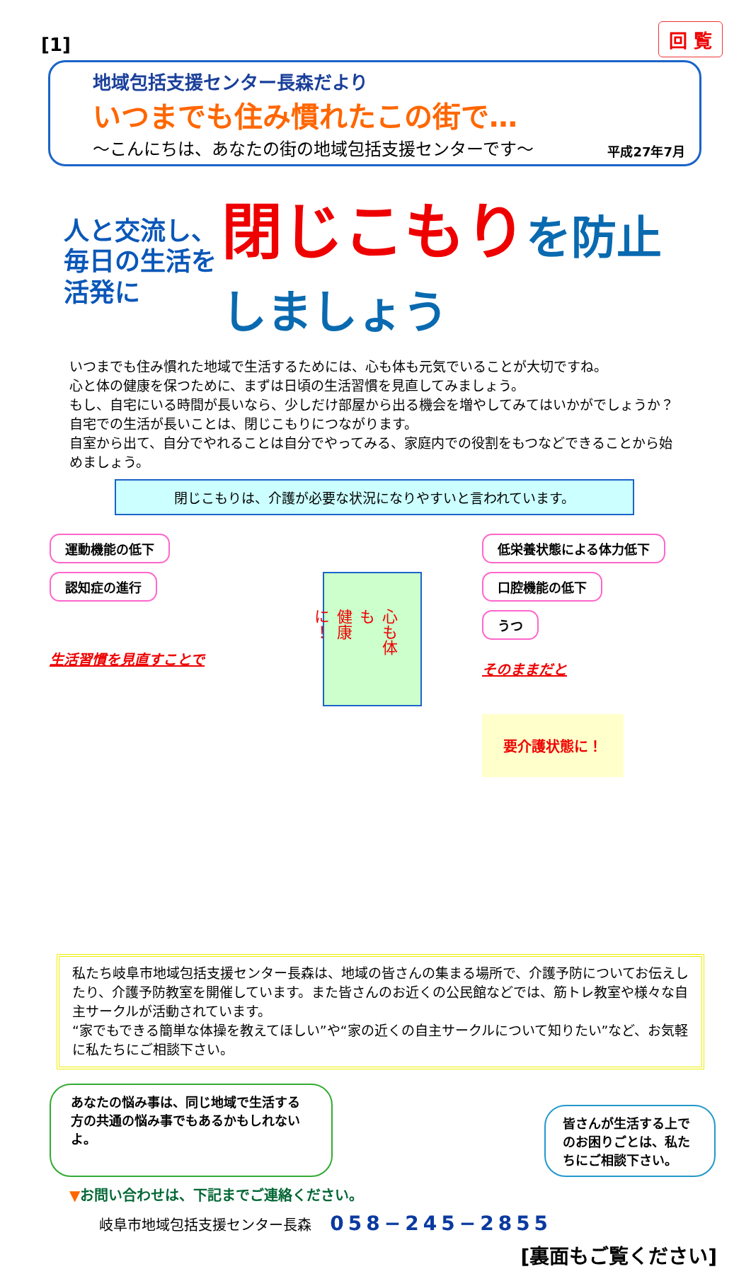[1]
回 覧
地域包括支援センター長森だより
いつまでも住み慣れたこの街で…
～こんにちは、あなたの街の地域包括支援センターです～
平成27年7月
人と交流し、
毎日の生活を活発に
閉じこもりを防止しましょう
いつまでも住み慣れた地域で生活するためには、心も体も元気でいることが大切ですね。
心と体の健康を保つために、まずは日頃の生活習慣を見直してみましょう。
もし、自宅にいる時間が長いなら、少しだけ部屋から出る機会を増やしてみてはいかがでしょうか？自宅での生活が長いことは、閉じこもりにつながります。
自室から出て、自分でやれることは自分でやってみる、家庭内での役割をもつなどできることから始めましょう。
閉じこもりは、介護が必要な状況になりやすいと言われています。
運動機能の低下
認知症の進行
生活習慣を見直すことで
心も体も
健康に！
低栄養状態による体力低下
口腔機能の低下
うつ
そのままだと
要介護状態に！
私たち岐阜市地域包括支援センター長森は、地域の皆さんの集まる場所で、介護予防についてお伝えしたり、介護予防教室を開催しています。また皆さんのお近くの公民館などでは、筋トレ教室や様々な自主サークルが活動されています。
“家でもできる簡単な体操を教えてほしい”や“家の近くの自主サークルについて知りたい”など、お気軽に私たちにご相談下さい。
あなたの悩み事は、同じ地域で生活する方の共通の悩み事でもあるかもしれないよ。
皆さんが生活する上でのお困りごとは、私たちにご相談下さい。
▼お問い合わせは、下記までご連絡ください。
岐阜市地域包括支援センター長森 058−245−2855
[裏面もご覧ください]